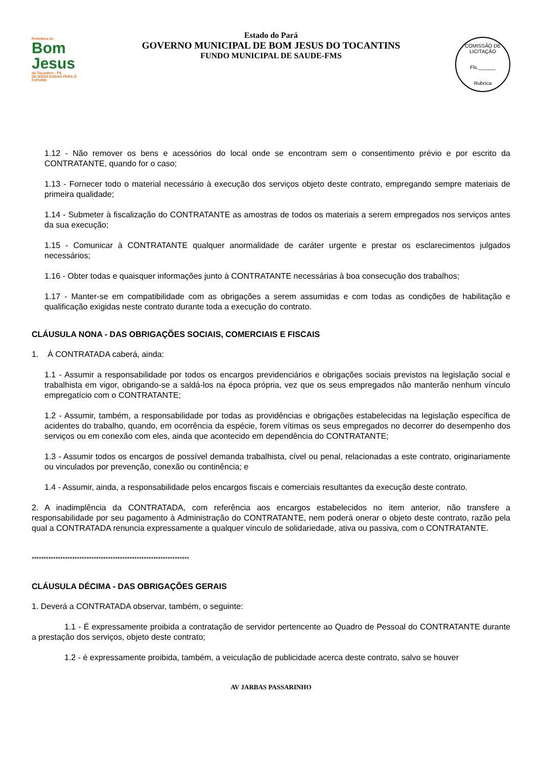Prefeitura de
Bom Jesus
do Tocantins - PA
DE MÃOS DADAS PARA O FUTURO
Estado do Pará
GOVERNO MUNICIPAL DE BOM JESUS DO TOCANTINS
FUNDO MUNICIPAL DE SAUDE-FMS
COMISSÃO DE LICITAÇÃO
Fls.______
Rubrica
1.12 - Não remover os bens e acessórios do local onde se encontram sem o consentimento prévio e por escrito da CONTRATANTE, quando for o caso;
1.13 - Fornecer todo o material necessário à execução dos serviços objeto deste contrato, empregando sempre materiais de primeira qualidade;
1.14 - Submeter à fiscalização do CONTRATANTE as amostras de todos os materiais a serem empregados nos serviços antes da sua execução;
1.15 - Comunicar à CONTRATANTE qualquer anormalidade de caráter urgente e prestar os esclarecimentos julgados necessários;
1.16 - Obter todas e quaisquer informações junto à CONTRATANTE necessárias à boa consecução dos trabalhos;
1.17 - Manter-se em compatibilidade com as obrigações a serem assumidas e com todas as condições de habilitação e qualificação exigidas neste contrato durante toda a execução do contrato.
CLÁUSULA NONA - DAS OBRIGAÇÕES SOCIAIS, COMERCIAIS E FISCAIS
1. À CONTRATADA caberá, ainda:
1.1 - Assumir a responsabilidade por todos os encargos previdenciários e obrigações sociais previstos na legislação social e trabalhista em vigor, obrigando-se a saldá-los na época própria, vez que os seus empregados não manterão nenhum vínculo empregatício com o CONTRATANTE;
1.2 - Assumir, também, a responsabilidade por todas as providências e obrigações estabelecidas na legislação específica de acidentes do trabalho, quando, em ocorrência da espécie, forem vítimas os seus empregados no decorrer do desempenho dos serviços ou em conexão com eles, ainda que acontecido em dependência do CONTRATANTE;
1.3 - Assumir todos os encargos de possível demanda trabalhista, cível ou penal, relacionadas a este contrato, originariamente ou vinculados por prevenção, conexão ou continência; e
1.4 - Assumir, ainda, a responsabilidade pelos encargos fiscais e comerciais resultantes da execução deste contrato.
2. A inadimplência da CONTRATADA, com referência aos encargos estabelecidos no item anterior, não transfere a responsabilidade por seu pagamento à Administração do CONTRATANTE, nem poderá onerar o objeto deste contrato, razão pela qual a CONTRATADA renuncia expressamente a qualquer vínculo de solidariedade, ativa ou passiva, com o CONTRATANTE.
******************************************************************
CLÁUSULA DÉCIMA - DAS OBRIGAÇÕES GERAIS
1. Deverá a CONTRATADA observar, também, o seguinte:
1.1 - É expressamente proibida a contratação de servidor pertencente ao Quadro de Pessoal do CONTRATANTE durante a prestação dos serviços, objeto deste contrato;
1.2 - é expressamente proibida, também, a veiculação de publicidade acerca deste contrato, salvo se houver
AV JARBAS PASSARINHO